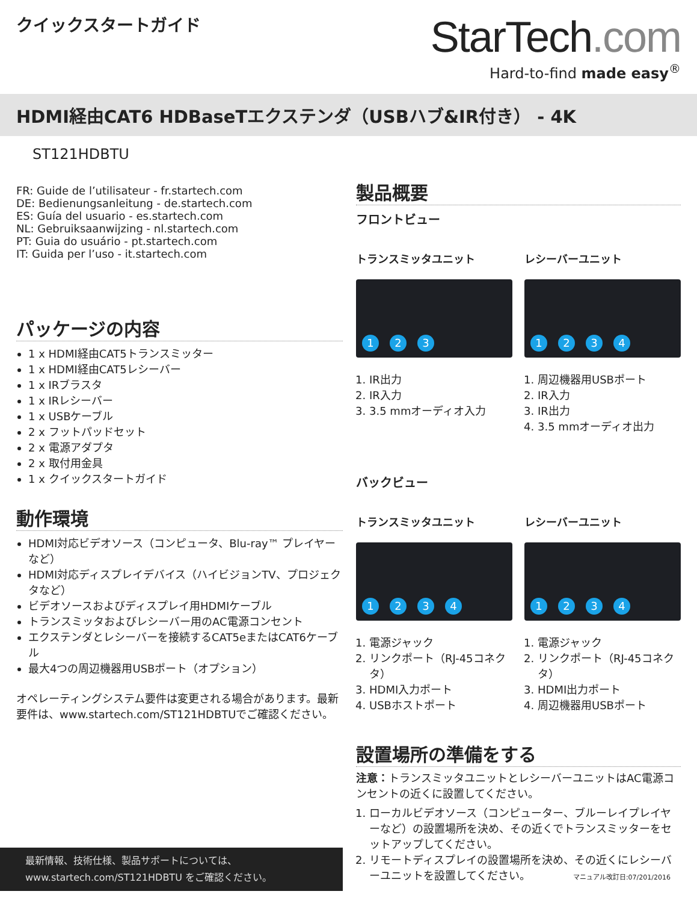クイックスタートガイド
StarTech.com
Hard-to-find made easy<sup>®</sup>
HDMI経由CAT6 HDBaseTエクステンダ（USBハブ&IR付き） - 4K
ST121HDBTU
FR: Guide de l’utilisateur - fr.startech.com
DE: Bedienungsanleitung - de.startech.com
ES: Guía del usuario - es.startech.com
NL: Gebruiksaanwijzing - nl.startech.com
PT: Guia do usuário - pt.startech.com
IT: Guida per l’uso - it.startech.com
パッケージの内容
1 x HDMI経由CAT5トランスミッター
1 x HDMI経由CAT5レシーバー
1 x IRブラスタ
1 x IRレシーバー
1 x USBケーブル
2 x フットパッドセット
2 x 電源アダプタ
2 x 取付用金具
1 x クイックスタートガイド
動作環境
HDMI対応ビデオソース（コンピュータ、Blu-ray™ プレイヤーなど）
HDMI対応ディスプレイデバイス（ハイビジョンTV、プロジェクタなど）
ビデオソースおよびディスプレイ用HDMIケーブル
トランスミッタおよびレシーバー用のAC電源コンセント
エクステンダとレシーバーを接続するCAT5eまたはCAT6ケーブル
最大4つの周辺機器用USBポート（オプション）
オペレーティングシステム要件は変更される場合があります。最新要件は、www.startech.com/ST121HDBTUでご確認ください。
製品概要
フロントビュー
トランスミッタユニット
123
1. IR出力
2. IR入力
3. 3.5 mmオーディオ入力
レシーバーユニット
1234
1. 周辺機器用USBポート
2. IR入力
3. IR出力
4. 3.5 mmオーディオ出力
バックビュー
トランスミッタユニット
1234
1. 電源ジャック
2. リンクポート（RJ-45コネクタ）
3. HDMI入力ポート
4. USBホストポート
レシーバーユニット
1234
1. 電源ジャック
2. リンクポート（RJ-45コネクタ）
3. HDMI出力ポート
4. 周辺機器用USBポート
設置場所の準備をする
注意：トランスミッタユニットとレシーバーユニットはAC電源コンセントの近くに設置してください。
1. ローカルビデオソース（コンピューター、ブルーレイプレイヤーなど）の設置場所を決め、その近くでトランスミッターをセットアップしてください。
2. リモートディスプレイの設置場所を決め、その近くにレシーバーユニットを設置してください。
最新情報、技術仕様、製品サポートについては、
www.startech.com/ST121HDBTU をご確認ください。
マニュアル改訂日:07/201/2016